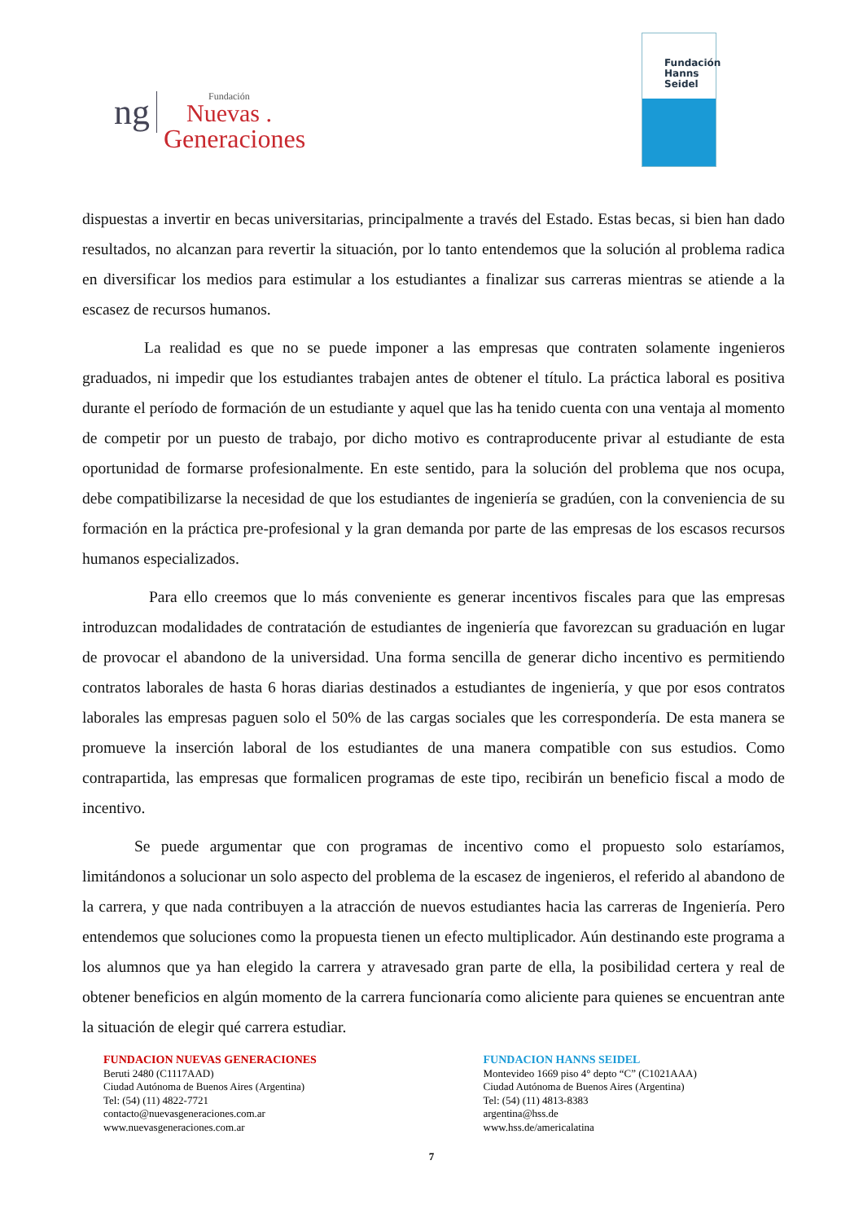ng
Fundación
Nuevas .
Generaciones
Fundación
Hanns
Seidel
dispuestas a invertir en becas universitarias, principalmente a través del Estado. Estas becas, si bien han dado resultados, no alcanzan para revertir la situación, por lo tanto entendemos que la solución al problema radica en diversificar los medios para estimular a los estudiantes a finalizar sus carreras mientras se atiende a la escasez de recursos humanos.
La realidad es que no se puede imponer a las empresas que contraten solamente ingenieros graduados, ni impedir que los estudiantes trabajen antes de obtener el título. La práctica laboral es positiva durante el período de formación de un estudiante y aquel que las ha tenido cuenta con una ventaja al momento de competir por un puesto de trabajo, por dicho motivo es contraproducente privar al estudiante de esta oportunidad de formarse profesionalmente. En este sentido, para la solución del problema que nos ocupa, debe compatibilizarse la necesidad de que los estudiantes de ingeniería se gradúen, con la conveniencia de su formación en la práctica pre-profesional y la gran demanda por parte de las empresas de los escasos recursos humanos especializados.
Para ello creemos que lo más conveniente es generar incentivos fiscales para que las empresas introduzcan modalidades de contratación de estudiantes de ingeniería que favorezcan su graduación en lugar de provocar el abandono de la universidad. Una forma sencilla de generar dicho incentivo es permitiendo contratos laborales de hasta 6 horas diarias destinados a estudiantes de ingeniería, y que por esos contratos laborales las empresas paguen solo el 50% de las cargas sociales que les correspondería. De esta manera se promueve la inserción laboral de los estudiantes de una manera compatible con sus estudios. Como contrapartida, las empresas que formalicen programas de este tipo, recibirán un beneficio fiscal a modo de incentivo.
Se puede argumentar que con programas de incentivo como el propuesto solo estaríamos, limitándonos a solucionar un solo aspecto del problema de la escasez de ingenieros, el referido al abandono de la carrera, y que nada contribuyen a la atracción de nuevos estudiantes hacia las carreras de Ingeniería. Pero entendemos que soluciones como la propuesta tienen un efecto multiplicador. Aún destinando este programa a los alumnos que ya han elegido la carrera y atravesado gran parte de ella, la posibilidad certera y real de obtener beneficios en algún momento de la carrera funcionaría como aliciente para quienes se encuentran ante la situación de elegir qué carrera estudiar.
FUNDACION NUEVAS GENERACIONES
Beruti 2480 (C1117AAD)
Ciudad Autónoma de Buenos Aires (Argentina)
Tel: (54) (11) 4822-7721
contacto@nuevasgeneraciones.com.ar
www.nuevasgeneraciones.com.ar
FUNDACION HANNS SEIDEL
Montevideo 1669 piso 4° depto “C” (C1021AAA)
Ciudad Autónoma de Buenos Aires (Argentina)
Tel: (54) (11) 4813-8383
argentina@hss.de
www.hss.de/americalatina
7